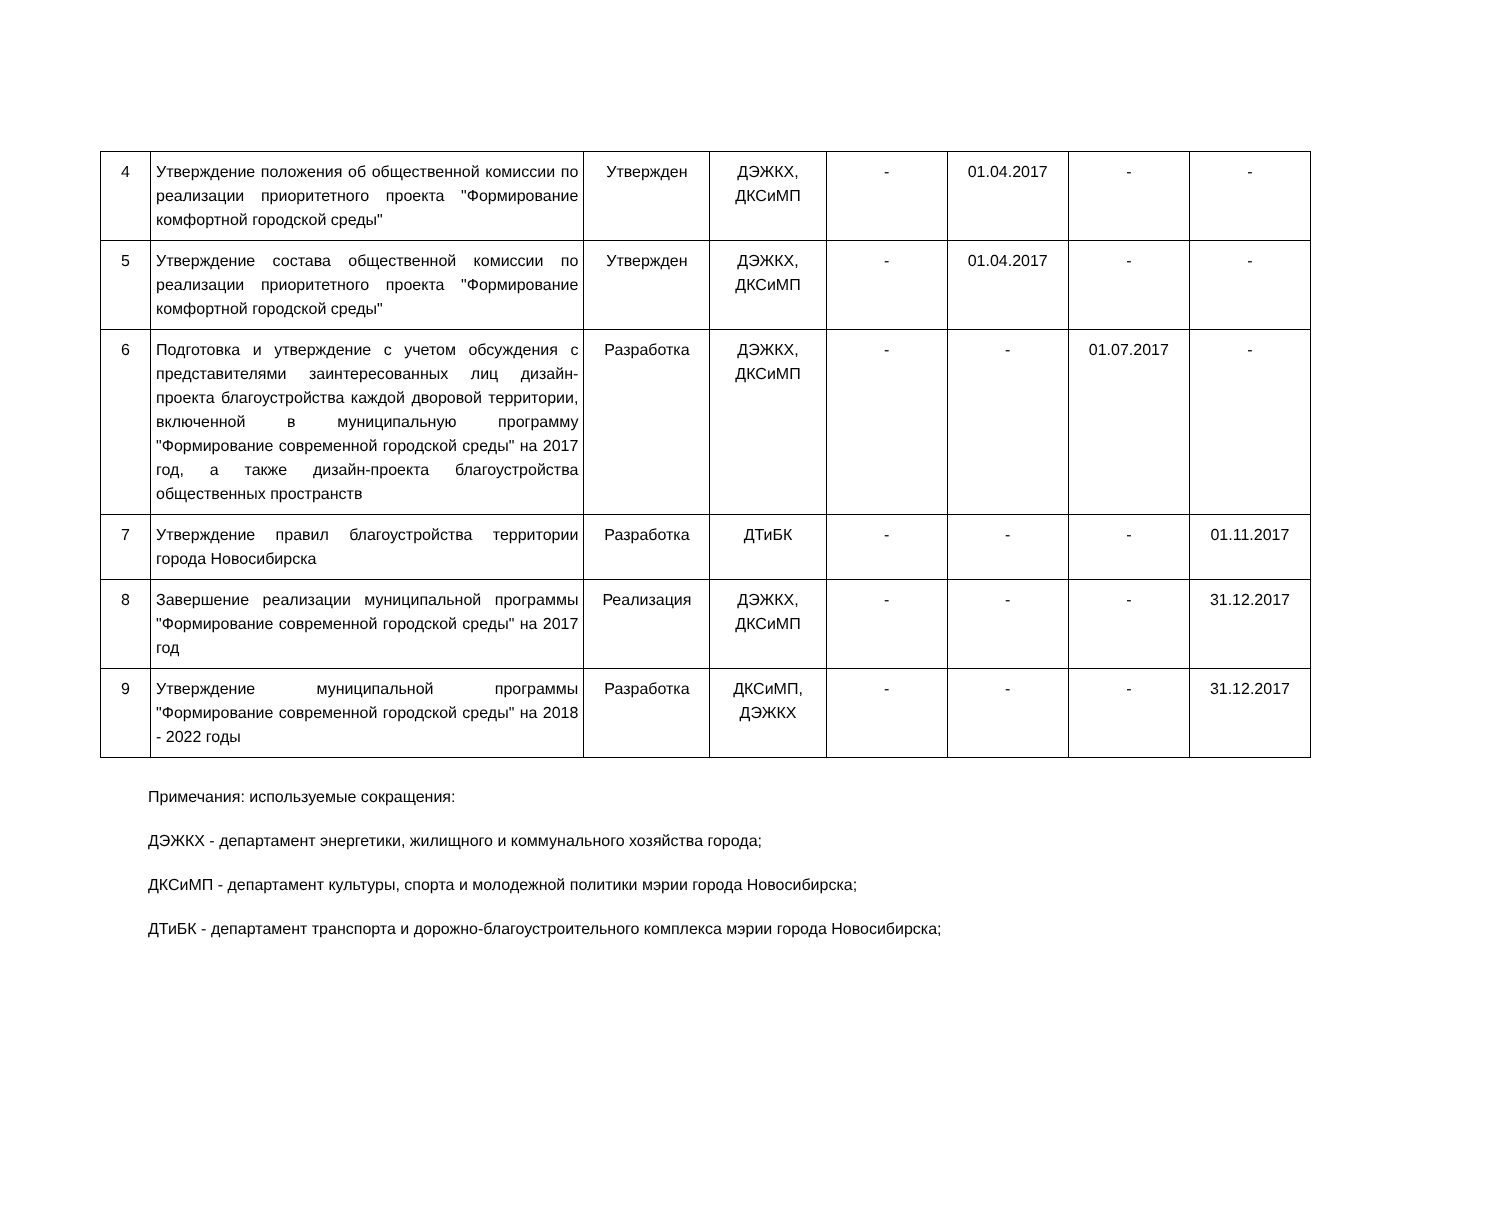| 4 | Утверждение положения об общественной комиссии по реализации приоритетного проекта "Формирование комфортной городской среды" | Утвержден | ДЭЖКХ, ДКСиМП | - | 01.04.2017 | - | - |
| 5 | Утверждение состава общественной комиссии по реализации приоритетного проекта "Формирование комфортной городской среды" | Утвержден | ДЭЖКХ, ДКСиМП | - | 01.04.2017 | - | - |
| 6 | Подготовка и утверждение с учетом обсуждения с представителями заинтересованных лиц дизайн-проекта благоустройства каждой дворовой территории, включенной в муниципальную программу "Формирование современной городской среды" на 2017 год, а также дизайн-проекта благоустройства общественных пространств | Разработка | ДЭЖКХ, ДКСиМП | - | - | 01.07.2017 | - |
| 7 | Утверждение правил благоустройства территории города Новосибирска | Разработка | ДТиБК | - | - | - | 01.11.2017 |
| 8 | Завершение реализации муниципальной программы "Формирование современной городской среды" на 2017 год | Реализация | ДЭЖКХ, ДКСиМП | - | - | - | 31.12.2017 |
| 9 | Утверждение муниципальной программы "Формирование современной городской среды" на 2018 - 2022 годы | Разработка | ДКСиМП, ДЭЖКХ | - | - | - | 31.12.2017 |
Примечания: используемые сокращения:
ДЭЖКХ - департамент энергетики, жилищного и коммунального хозяйства города;
ДКСиМП - департамент культуры, спорта и молодежной политики мэрии города Новосибирска;
ДТиБК - департамент транспорта и дорожно-благоустроительного комплекса мэрии города Новосибирска;